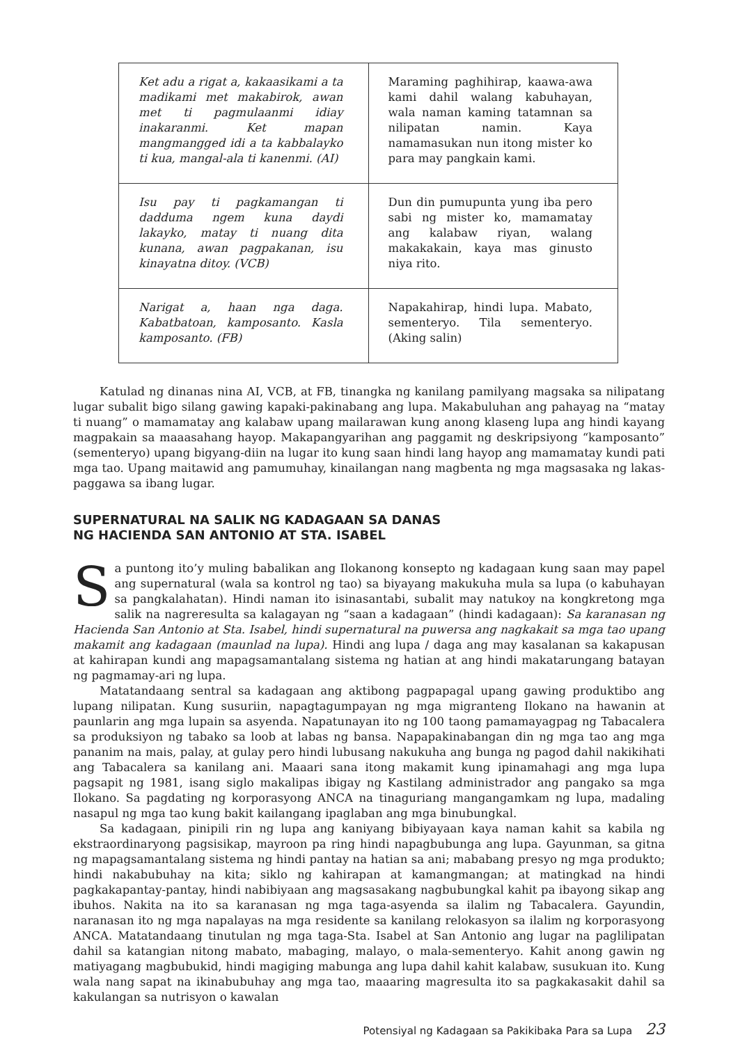| Ket adu a rigat a, kakaasikami a ta madikami met makabirok, awan met ti pagmulaanmi idiay inakaranmi. Ket mapan mangmangged idi a ta kabbalayko ti kua, mangal-ala ti kanenmi. (AI) | Maraming paghihirap, kaawa-awa kami dahil walang kabuhayan, wala naman kaming tatamnan sa nilipatan namin. Kaya namamasukan nun itong mister ko para may pangkain kami. |
| Isu pay ti pagkamangan ti dadduma ngem kuna daydi lakayko, matay ti nuang dita kunana, awan pagpakanan, isu kinayatna ditoy. (VCB) | Dun din pumupunta yung iba pero sabi ng mister ko, mamamatay ang kalabaw riyan, walang makakakain, kaya mas ginusto niya rito. |
| Narigat a, haan nga daga. Kabatbatoan, kamposanto. Kasla kamposanto. (FB) | Napakahirap, hindi lupa. Mabato, sementeryo. Tila sementeryo. (Aking salin) |
Katulad ng dinanas nina AI, VCB, at FB, tinangka ng kanilang pamilyang magsaka sa nilipatang lugar subalit bigo silang gawing kapaki-pakinabang ang lupa. Makabuluhan ang pahayag na “matay ti nuang” o mamamatay ang kalabaw upang mailarawan kung anong klaseng lupa ang hindi kayang magpakain sa maaasahang hayop. Makapangyarihan ang paggamit ng deskripsiyong “kamposanto” (sementeryo) upang bigyang-diin na lugar ito kung saan hindi lang hayop ang mamamatay kundi pati mga tao. Upang maitawid ang pamumuhay, kinailangan nang magbenta ng mga magsasaka ng lakas-paggawa sa ibang lugar.
SUPERNATURAL NA SALIK NG KADAGAAN SA DANAS
NG HACIENDA SAN ANTONIO AT STA. ISABEL
Sa puntong ito’y muling babalikan ang Ilokanong konsepto ng kadagaan kung saan may papel ang supernatural (wala sa kontrol ng tao) sa biyayang makukuha mula sa lupa (o kabuhayan sa pangkalahatan). Hindi naman ito isinasantabi, subalit may natukoy na kongkretong mga salik na nagreresulta sa kalagayan ng “saan a kadagaan” (hindi kadagaan): Sa karanasan ng Hacienda San Antonio at Sta. Isabel, hindi supernatural na puwersa ang nagkakait sa mga tao upang makamit ang kadagaan (maunlad na lupa). Hindi ang lupa / daga ang may kasalanan sa kakapusan at kahirapan kundi ang mapagsamantalang sistema ng hatian at ang hindi makatarungang batayan ng pagmamay-ari ng lupa.
Matatandaang sentral sa kadagaan ang aktibong pagpapagal upang gawing produktibo ang lupang nilipatan. Kung susuriin, napagtagumpayan ng mga migranteng Ilokano na hawanin at paunlarin ang mga lupain sa asyenda. Napatunayan ito ng 100 taong pamamayagpag ng Tabacalera sa produksiyon ng tabako sa loob at labas ng bansa. Napapakinabangan din ng mga tao ang mga pananim na mais, palay, at gulay pero hindi lubusang nakukuha ang bunga ng pagod dahil nakikihati ang Tabacalera sa kanilang ani. Maaari sana itong makamit kung ipinamahagi ang mga lupa pagsapit ng 1981, isang siglo makalipas ibigay ng Kastilang administrador ang pangako sa mga Ilokano. Sa pagdating ng korporasyong ANCA na tinaguriang mangangamkam ng lupa, madaling nasapul ng mga tao kung bakit kailangang ipaglaban ang mga binubungkal.
Sa kadagaan, pinipili rin ng lupa ang kaniyang bibiyayaan kaya naman kahit sa kabila ng ekstraordinaryong pagsisikap, mayroon pa ring hindi napagbubunga ang lupa. Gayunman, sa gitna ng mapagsamantalang sistema ng hindi pantay na hatian sa ani; mababang presyo ng mga produkto; hindi nakabubuhay na kita; siklo ng kahirapan at kamangmangan; at matingkad na hindi pagkakapantay-pantay, hindi nabibiyaan ang magsasakang nagbubungkal kahit pa ibayong sikap ang ibuhos. Nakita na ito sa karanasan ng mga taga-asyenda sa ilalim ng Tabacalera. Gayundin, naranasan ito ng mga napalayas na mga residente sa kanilang relokasyon sa ilalim ng korporasyong ANCA. Matatandaang tinutulan ng mga taga-Sta. Isabel at San Antonio ang lugar na paglilipatan dahil sa katangian nitong mabato, mabaging, malayo, o mala-sementeryo. Kahit anong gawin ng matiyagang magbubukid, hindi magiging mabunga ang lupa dahil kahit kalabaw, susukuan ito. Kung wala nang sapat na ikinabubuhay ang mga tao, maaaring magresulta ito sa pagkakasakit dahil sa kakulangan sa nutrisyon o kawalan
Potensiyal ng Kadagaan sa Pakikibaka Para sa Lupa 23